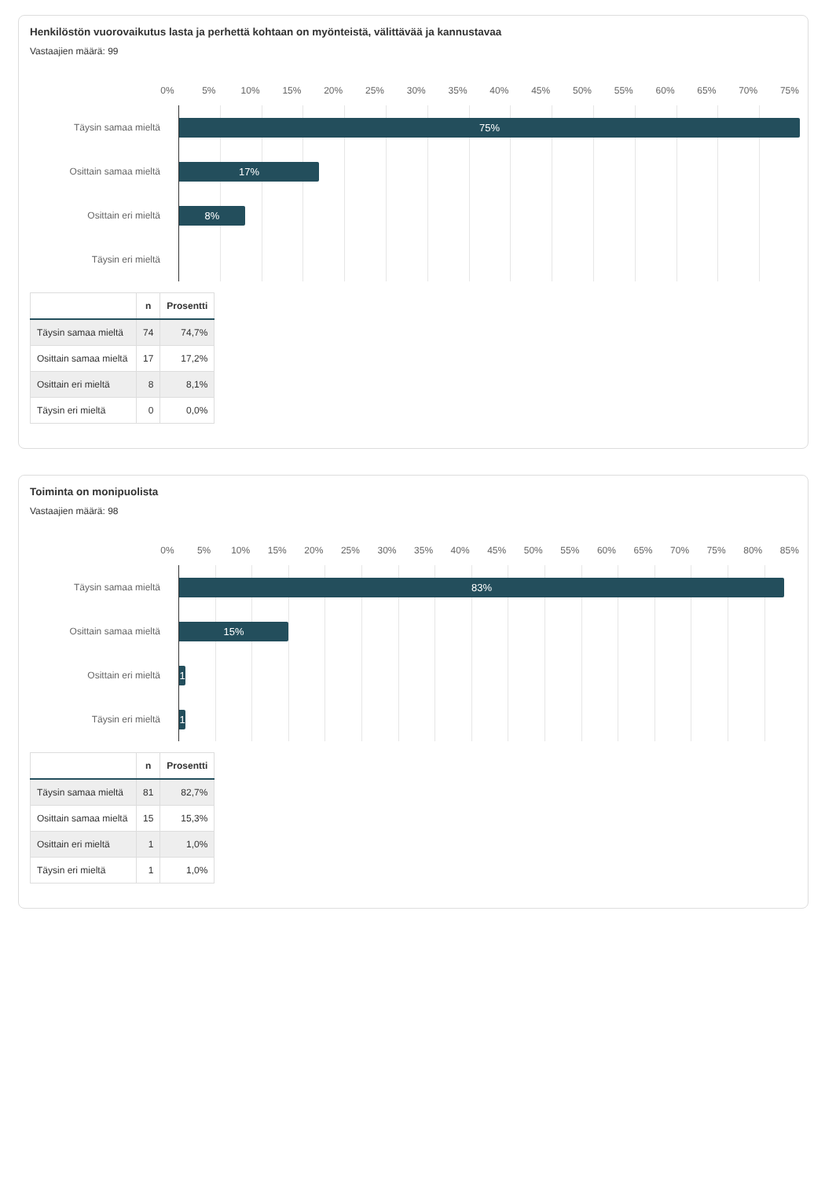Henkilöstön vuorovaikutus lasta ja perhettä kohtaan on myönteistä, välittävää ja kannustavaa
Vastaajien määrä: 99
0% 5% 10% 15% 20% 25% 30% 35% 40% 45% 50% 55% 60% 65% 70% 75%
Täysin samaa mieltä
75%
Osittain samaa mieltä
17%
Osittain eri mieltä
8%
Täysin eri mieltä
| | n | Prosentti |
| --- | --- | --- |
| Täysin samaa mieltä | 74 | 74,7% |
| Osittain samaa mieltä | 17 | 17,2% |
| Osittain eri mieltä | 8 | 8,1% |
| Täysin eri mieltä | 0 | 0,0% |
Toiminta on monipuolista
Vastaajien määrä: 98
0% 5% 10% 15% 20% 25% 30% 35% 40% 45% 50% 55% 60% 65% 70% 75% 80% 85%
Täysin samaa mieltä
83%
Osittain samaa mieltä
15%
Osittain eri mieltä
1
Täysin eri mieltä
1
| | n | Prosentti |
| --- | --- | --- |
| Täysin samaa mieltä | 81 | 82,7% |
| Osittain samaa mieltä | 15 | 15,3% |
| Osittain eri mieltä | 1 | 1,0% |
| Täysin eri mieltä | 1 | 1,0% |